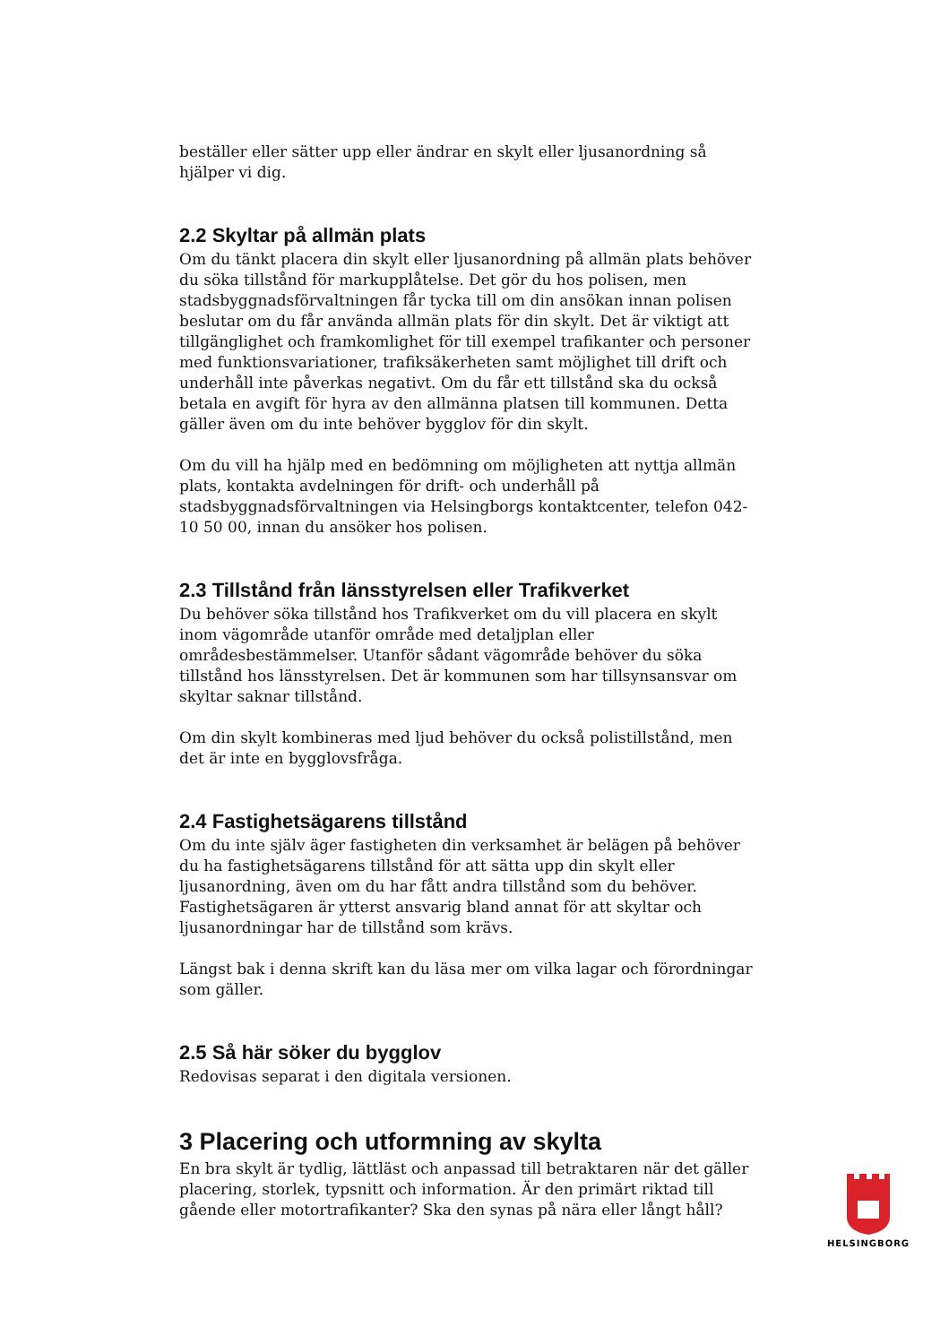beställer eller sätter upp eller ändrar en skylt eller ljusanordning så hjälper vi dig.
2.2 Skyltar på allmän plats
Om du tänkt placera din skylt eller ljusanordning på allmän plats behöver du söka tillstånd för markupplåtelse. Det gör du hos polisen, men stadsbyggnadsförvaltningen får tycka till om din ansökan innan polisen beslutar om du får använda allmän plats för din skylt. Det är viktigt att tillgänglighet och framkomlighet för till exempel trafikanter och personer med funktionsvariationer, trafiksäkerheten samt möjlighet till drift och underhåll inte påverkas negativt. Om du får ett tillstånd ska du också betala en avgift för hyra av den allmänna platsen till kommunen. Detta gäller även om du inte behöver bygglov för din skylt.
Om du vill ha hjälp med en bedömning om möjligheten att nyttja allmän plats, kontakta avdelningen för drift- och underhåll på stadsbyggnadsförvaltningen via Helsingborgs kontaktcenter, telefon 042-10 50 00, innan du ansöker hos polisen.
2.3 Tillstånd från länsstyrelsen eller Trafikverket
Du behöver söka tillstånd hos Trafikverket om du vill placera en skylt inom vägområde utanför område med detaljplan eller områdesbestämmelser. Utanför sådant vägområde behöver du söka tillstånd hos länsstyrelsen. Det är kommunen som har tillsynsansvar om skyltar saknar tillstånd.
Om din skylt kombineras med ljud behöver du också polistillstånd, men det är inte en bygglovsfråga.
2.4 Fastighetsägarens tillstånd
Om du inte själv äger fastigheten din verksamhet är belägen på behöver du ha fastighetsägarens tillstånd för att sätta upp din skylt eller ljusanordning, även om du har fått andra tillstånd som du behöver. Fastighetsägaren är ytterst ansvarig bland annat för att skyltar och ljusanordningar har de tillstånd som krävs.
Längst bak i denna skrift kan du läsa mer om vilka lagar och förordningar som gäller.
2.5 Så här söker du bygglov
Redovisas separat i den digitala versionen.
3 Placering och utformning av skylta
En bra skylt är tydlig, lättläst och anpassad till betraktaren när det gäller placering, storlek, typsnitt och information. Är den primärt riktad till gående eller motortrafikanter? Ska den synas på nära eller långt håll?
HELSINGBORG